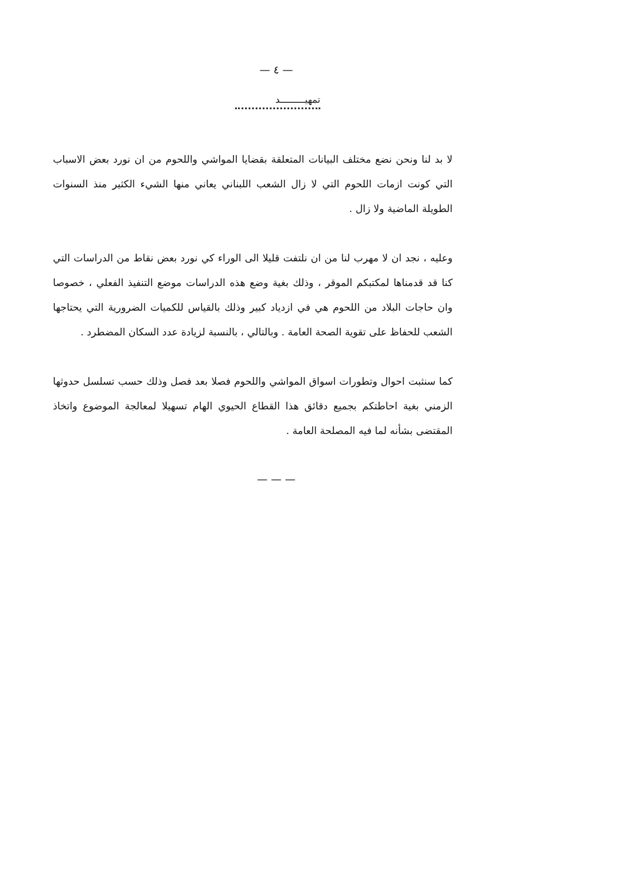— ٤ —
تمهيـــــــــد
لا بد لنا ونحن نضع مختلف البيانات المتعلقة بقضايا المواشي واللحوم من ان نورد بعض الاسباب التي كونت ازمات اللحوم التي لا زال الشعب اللبناني يعاني منها الشيء الكثير منذ السنوات الطويلة الماضية ولا زال .
وعليه ، نجد ان لا مهرب لنا من ان نلتفت قليلا الى الوراء كي نورد بعض نقاط من الدراسات التي كنا قد قدمناها لمكتبكم الموقر ، وذلك بغية وضع هذه الدراسات موضع التنفيذ الفعلي ، خصوصا وان حاجات البلاد من اللحوم هي في ازدياد كبير وذلك بالقياس للكميات الضرورية التي يحتاجها الشعب للحفاظ على تقوية الصحة العامة . وبالتالي ، بالنسبة لزيادة عدد السكان المضطرد .
كما سنثبت احوال وتطورات اسواق المواشي واللحوم فصلا بعد فصل وذلك حسب تسلسل حدوثها الزمني بغية احاطتكم بجميع دقائق هذا القطاع الحيوي الهام تسهيلا لمعالجة الموضوع واتخاذ المقتضى بشأنه لما فيه المصلحة العامة .
— — —